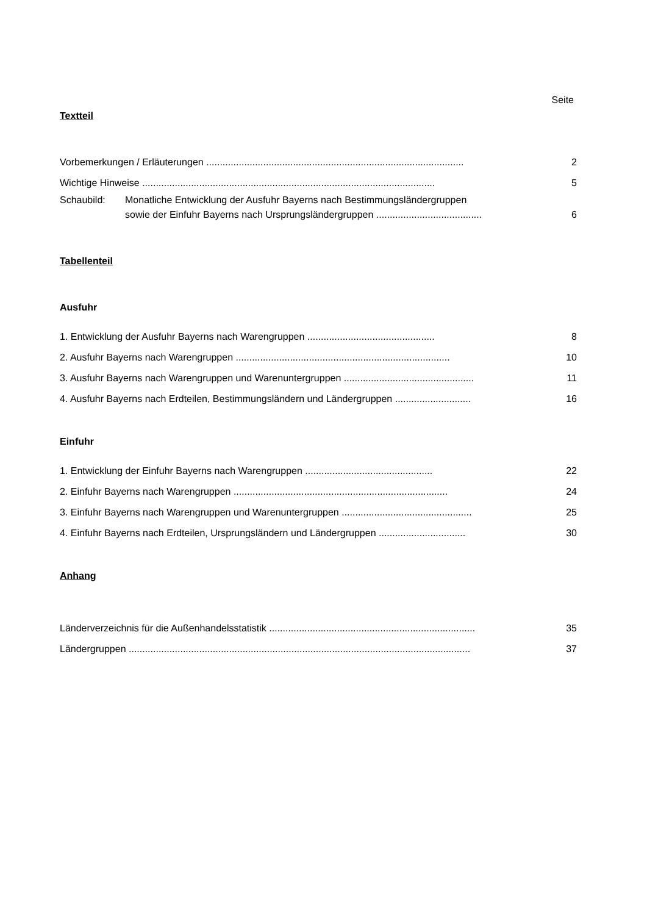Seite
Textteil
Vorbemerkungen / Erläuterungen ............................................................................................... 2
Wichtige Hinweise ............................................................................................................ 5
Schaubild: Monatliche Entwicklung der Ausfuhr Bayerns nach Bestimmungsländergruppen
sowie der Einfuhr Bayerns nach Ursprungsländergruppen ....................................... 6
Tabellenteil
Ausfuhr
1. Entwicklung der Ausfuhr Bayerns nach Warengruppen ............................................... 8
2. Ausfuhr Bayerns nach Warengruppen ............................................................................... 10
3. Ausfuhr Bayerns nach Warengruppen und Warenuntergruppen ................................................ 11
4. Ausfuhr Bayerns nach Erdteilen, Bestimmungsländern und Ländergruppen ............................ 16
Einfuhr
1. Entwicklung der Einfuhr Bayerns nach Warengruppen ............................................... 22
2. Einfuhr Bayerns nach Warengruppen ............................................................................... 24
3. Einfuhr Bayerns nach Warengruppen und Warenuntergruppen ................................................ 25
4. Einfuhr Bayerns nach Erdteilen, Ursprungsländern und Ländergruppen ................................ 30
Anhang
Länderverzeichnis für die Außenhandelsstatistik ............................................................................ 35
Ländergruppen .............................................................................................................................. 37